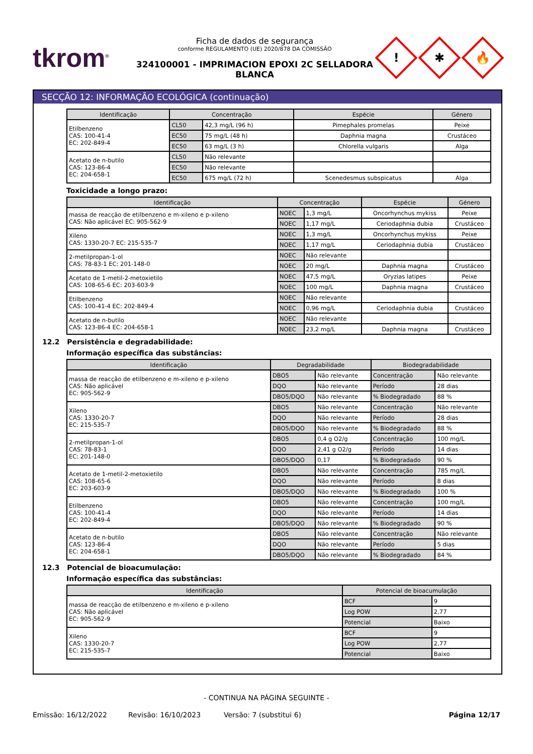tkrom<sup>®</sup>
Ficha de dados de segurança
conforme REGULAMENTO (UE) 2020/878 DA COMISSÃO
324100001 - IMPRIMACION EPOXI 2C SELLADORA BLANCA
!
✱
🔥
SECÇÃO 12: INFORMAÇÃO ECOLÓGICA (continuação)
| Identificação | Concentração | | Espécie | Género |
| --- | --- | --- | --- | --- |
| Etilbenzeno CAS: 100-41-4 EC: 202-849-4 | CL50 | 42,3 mg/L (96 h) | Pimephales promelas | Peixe |
| | EC50 | 75 mg/L (48 h) | Daphnia magna | Crustáceo |
| | EC50 | 63 mg/L (3 h) | Chlorella vulgaris | Alga |
| Acetato de n-butilo CAS: 123-86-4 EC: 204-658-1 | CL50 | Não relevante | | |
| | EC50 | Não relevante | | |
| | EC50 | 675 mg/L (72 h) | Scenedesmus subspicatus | Alga |
Toxicidade a longo prazo:
| Identificação | Concentração | | Espécie | Género |
| --- | --- | --- | --- | --- |
| massa de reacção de etilbenzeno e m-xileno e p-xileno CAS: Não aplicável EC: 905-562-9 | NOEC | 1,3 mg/L | Oncorhynchus mykiss | Peixe |
| | NOEC | 1,17 mg/L | Ceriodaphnia dubia | Crustáceo |
| Xileno CAS: 1330-20-7 EC: 215-535-7 | NOEC | 1,3 mg/L | Oncorhynchus mykiss | Peixe |
| | NOEC | 1,17 mg/L | Ceriodaphnia dubia | Crustáceo |
| 2-metilpropan-1-ol CAS: 78-83-1 EC: 201-148-0 | NOEC | Não relevante | | |
| | NOEC | 20 mg/L | Daphnia magna | Crustáceo |
| Acetato de 1-metil-2-metoxietilo CAS: 108-65-6 EC: 203-603-9 | NOEC | 47,5 mg/L | Oryzias latipes | Peixe |
| | NOEC | 100 mg/L | Daphnia magna | Crustáceo |
| Etilbenzeno CAS: 100-41-4 EC: 202-849-4 | NOEC | Não relevante | | |
| | NOEC | 0,96 mg/L | Ceriodaphnia dubia | Crustáceo |
| Acetato de n-butilo CAS: 123-86-4 EC: 204-658-1 | NOEC | Não relevante | | |
| | NOEC | 23,2 mg/L | Daphnia magna | Crustáceo |
12.2 Persistência e degradabilidade:
Informação específica das substâncias:
| Identificação | Degradabilidade | | Biodegradabilidade | |
| --- | --- | --- | --- | --- |
| massa de reacção de etilbenzeno e m-xileno e p-xileno CAS: Não aplicável EC: 905-562-9 | DBO5 | Não relevante | Concentração | Não relevante |
| | DQO | Não relevante | Período | 28 dias |
| | DBO5/DQO | Não relevante | % Biodegradado | 88 % |
| Xileno CAS: 1330-20-7 EC: 215-535-7 | DBO5 | Não relevante | Concentração | Não relevante |
| | DQO | Não relevante | Período | 28 dias |
| | DBO5/DQO | Não relevante | % Biodegradado | 88 % |
| 2-metilpropan-1-ol CAS: 78-83-1 EC: 201-148-0 | DBO5 | 0,4 g O2/g | Concentração | 100 mg/L |
| | DQO | 2,41 g O2/g | Período | 14 dias |
| | DBO5/DQO | 0,17 | % Biodegradado | 90 % |
| Acetato de 1-metil-2-metoxietilo CAS: 108-65-6 EC: 203-603-9 | DBO5 | Não relevante | Concentração | 785 mg/L |
| | DQO | Não relevante | Período | 8 dias |
| | DBO5/DQO | Não relevante | % Biodegradado | 100 % |
| Etilbenzeno CAS: 100-41-4 EC: 202-849-4 | DBO5 | Não relevante | Concentração | 100 mg/L |
| | DQO | Não relevante | Período | 14 dias |
| | DBO5/DQO | Não relevante | % Biodegradado | 90 % |
| Acetato de n-butilo CAS: 123-86-4 EC: 204-658-1 | DBO5 | Não relevante | Concentração | Não relevante |
| | DQO | Não relevante | Período | 5 dias |
| | DBO5/DQO | Não relevante | % Biodegradado | 84 % |
12.3 Potencial de bioacumulação:
Informação específica das substâncias:
| Identificação | Potencial de bioacumulação | |
| --- | --- | --- |
| massa de reacção de etilbenzeno e m-xileno e p-xileno CAS: Não aplicável EC: 905-562-9 | BCF | 9 |
| | Log POW | 2,77 |
| | Potencial | Baixo |
| Xileno CAS: 1330-20-7 EC: 215-535-7 | BCF | 9 |
| | Log POW | 2,77 |
| | Potencial | Baixo |
- CONTINUA NA PÁGINA SEGUINTE -
Emissão: 16/12/2022 Revisão: 16/10/2023 Versão: 7 (substitui 6) Página 12/17